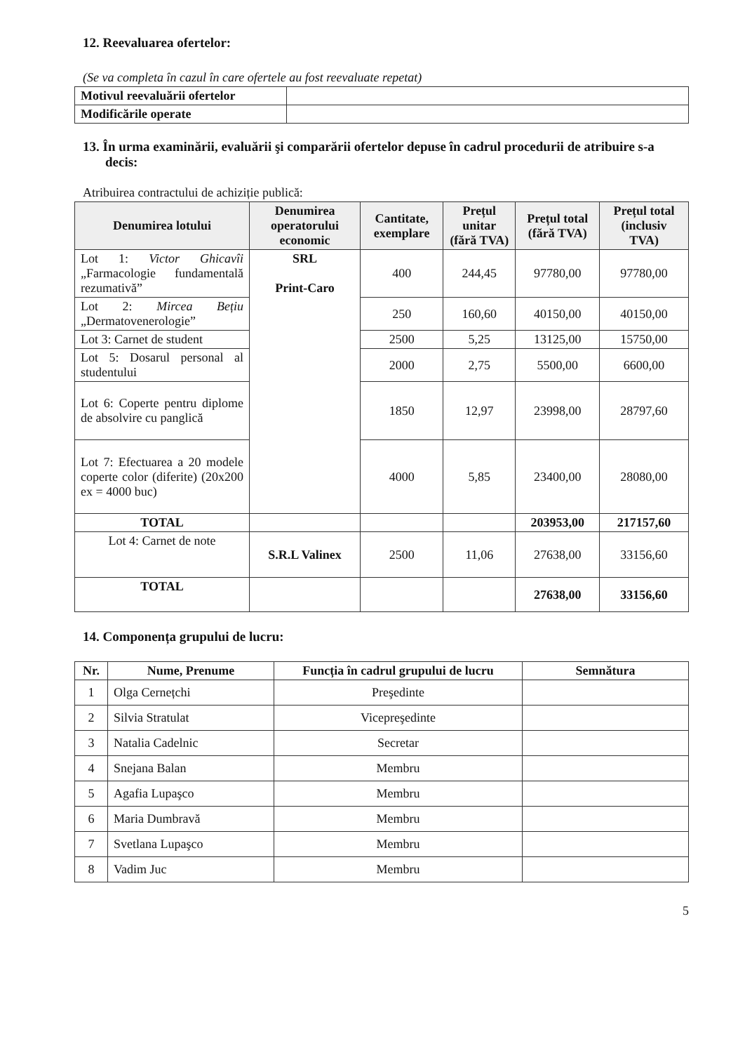12. Reevaluarea ofertelor:
(Se va completa în cazul în care ofertele au fost reevaluate repetat)
| Motivul reevaluării ofertelor | |
| Modificările operate | |
13. În urma examinării, evaluării şi comparării ofertelor depuse în cadrul procedurii de atribuire s-a decis:
Atribuirea contractului de achiziție publică:
| Denumirea lotului | Denumirea operatorului economic | Cantitate, exemplare | Prețul unitar (fără TVA) | Prețul total (fără TVA) | Prețul total (inclusiv TVA) |
| --- | --- | --- | --- | --- | --- |
| Lot 1: Victor Ghicavîi „Farmacologie fundamentală rezumativă” | SRL Print-Caro | 400 | 244,45 | 97780,00 | 97780,00 |
| Lot 2: Mircea Bețiu „Dermatovenerologie” | | 250 | 160,60 | 40150,00 | 40150,00 |
| Lot 3: Carnet de student | | 2500 | 5,25 | 13125,00 | 15750,00 |
| Lot 5: Dosarul personal al studentului | | 2000 | 2,75 | 5500,00 | 6600,00 |
| Lot 6: Coperte pentru diplome de absolvire cu panglică | | 1850 | 12,97 | 23998,00 | 28797,60 |
| Lot 7: Efectuarea a 20 modele coperte color (diferite) (20x200 ex = 4000 buc) | | 4000 | 5,85 | 23400,00 | 28080,00 |
| TOTAL | | | | 203953,00 | 217157,60 |
| Lot 4: Carnet de note | S.R.L Valinex | 2500 | 11,06 | 27638,00 | 33156,60 |
| TOTAL | | | | 27638,00 | 33156,60 |
14. Componența grupului de lucru:
| Nr. | Nume, Prenume | Funcția în cadrul grupului de lucru | Semnătura |
| --- | --- | --- | --- |
| 1 | Olga Cernețchi | Preşedinte | |
| 2 | Silvia Stratulat | Vicepreşedinte | |
| 3 | Natalia Cadelnic | Secretar | |
| 4 | Snejana Balan | Membru | |
| 5 | Agafia Lupaşco | Membru | |
| 6 | Maria Dumbravă | Membru | |
| 7 | Svetlana Lupaşco | Membru | |
| 8 | Vadim Juc | Membru | |
5